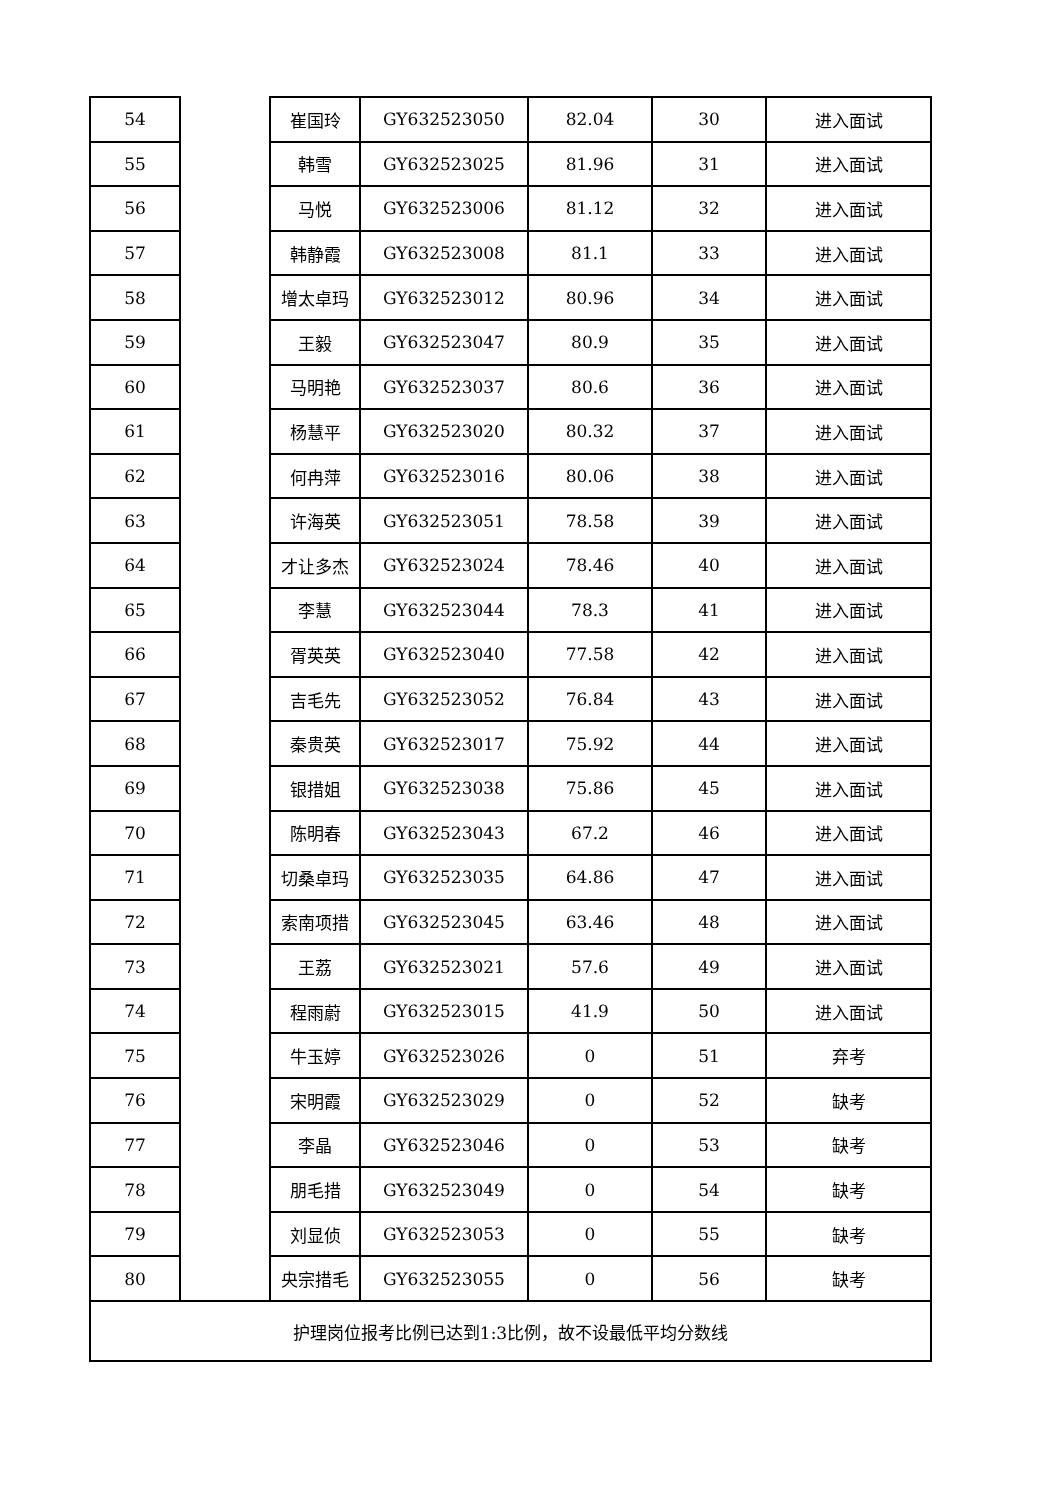| 54 | | 崔国玲 | GY632523050 | 82.04 | 30 | 进入面试 |
| 55 | | 韩雪 | GY632523025 | 81.96 | 31 | 进入面试 |
| 56 | | 马悦 | GY632523006 | 81.12 | 32 | 进入面试 |
| 57 | | 韩静霞 | GY632523008 | 81.1 | 33 | 进入面试 |
| 58 | | 增太卓玛 | GY632523012 | 80.96 | 34 | 进入面试 |
| 59 | | 王毅 | GY632523047 | 80.9 | 35 | 进入面试 |
| 60 | | 马明艳 | GY632523037 | 80.6 | 36 | 进入面试 |
| 61 | | 杨慧平 | GY632523020 | 80.32 | 37 | 进入面试 |
| 62 | | 何冉萍 | GY632523016 | 80.06 | 38 | 进入面试 |
| 63 | | 许海英 | GY632523051 | 78.58 | 39 | 进入面试 |
| 64 | | 才让多杰 | GY632523024 | 78.46 | 40 | 进入面试 |
| 65 | | 李慧 | GY632523044 | 78.3 | 41 | 进入面试 |
| 66 | | 胥英英 | GY632523040 | 77.58 | 42 | 进入面试 |
| 67 | | 吉毛先 | GY632523052 | 76.84 | 43 | 进入面试 |
| 68 | | 秦贵英 | GY632523017 | 75.92 | 44 | 进入面试 |
| 69 | | 银措姐 | GY632523038 | 75.86 | 45 | 进入面试 |
| 70 | | 陈明春 | GY632523043 | 67.2 | 46 | 进入面试 |
| 71 | | 切桑卓玛 | GY632523035 | 64.86 | 47 | 进入面试 |
| 72 | | 索南项措 | GY632523045 | 63.46 | 48 | 进入面试 |
| 73 | | 王荔 | GY632523021 | 57.6 | 49 | 进入面试 |
| 74 | | 程雨蔚 | GY632523015 | 41.9 | 50 | 进入面试 |
| 75 | | 牛玉婷 | GY632523026 | 0 | 51 | 弃考 |
| 76 | | 宋明霞 | GY632523029 | 0 | 52 | 缺考 |
| 77 | | 李晶 | GY632523046 | 0 | 53 | 缺考 |
| 78 | | 朋毛措 | GY632523049 | 0 | 54 | 缺考 |
| 79 | | 刘显侦 | GY632523053 | 0 | 55 | 缺考 |
| 80 | | 央宗措毛 | GY632523055 | 0 | 56 | 缺考 |
| 护理岗位报考比例已达到1:3比例，故不设最低平均分数线 | | | | | | |